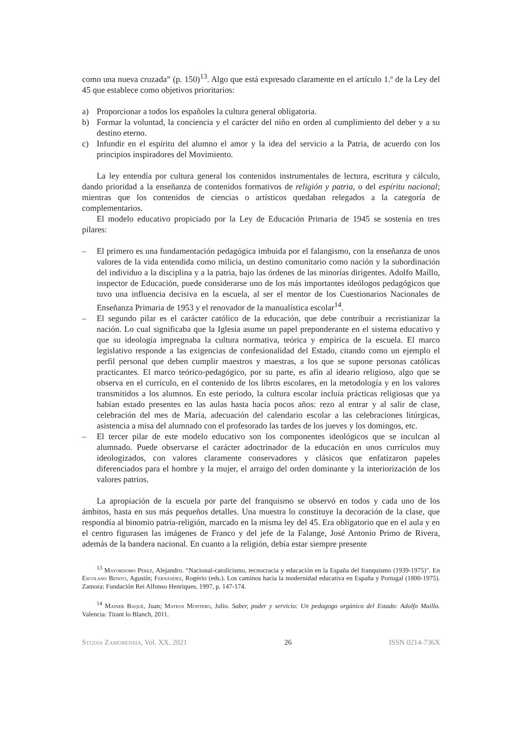como una nueva cruzada” (p. 150)<sup>13</sup>. Algo que está expresado claramente en el artículo 1.º de la Ley del 45 que establece como objetivos prioritarios:
a) Proporcionar a todos los españoles la cultura general obligatoria.
b) Formar la voluntad, la conciencia y el carácter del niño en orden al cumplimiento del deber y a su destino eterno.
c) Infundir en el espíritu del alumno el amor y la idea del servicio a la Patria, de acuerdo con los principios inspiradores del Movimiento.
La ley entendía por cultura general los contenidos instrumentales de lectura, escritura y cálculo, dando prioridad a la enseñanza de contenidos formativos de religión y patria, o del espíritu nacional; mientras que los contenidos de ciencias o artísticos quedaban relegados a la categoría de complementarios.
El modelo educativo propiciado por la Ley de Educación Primaria de 1945 se sostenía en tres pilares:
– El primero es una fundamentación pedagógica imbuida por el falangismo, con la enseñanza de unos valores de la vida entendida como milicia, un destino comunitario como nación y la subordinación del individuo a la disciplina y a la patria, bajo las órdenes de las minorías dirigentes. Adolfo Maíllo, inspector de Educación, puede considerarse uno de los más importantes ideólogos pedagógicos que tuvo una influencia decisiva en la escuela, al ser el mentor de los Cuestionarios Nacionales de Enseñanza Primaria de 1953 y el renovador de la manualística escolar<sup>14</sup>.
– El segundo pilar es el carácter católico de la educación, que debe contribuir a recristianizar la nación. Lo cual significaba que la Iglesia asume un papel preponderante en el sistema educativo y que su ideología impregnaba la cultura normativa, teórica y empírica de la escuela. El marco legislativo responde a las exigencias de confesionalidad del Estado, citando como un ejemplo el perfil personal que deben cumplir maestros y maestras, a los que se supone personas católicas practicantes. El marco teórico-pedagógico, por su parte, es afín al ideario religioso, algo que se observa en el currículo, en el contenido de los libros escolares, en la metodología y en los valores transmitidos a los alumnos. En este periodo, la cultura escolar incluía prácticas religiosas que ya habían estado presentes en las aulas hasta hacía pocos años: rezo al entrar y al salir de clase, celebración del mes de María, adecuación del calendario escolar a las celebraciones litúrgicas, asistencia a misa del alumnado con el profesorado las tardes de los jueves y los domingos, etc.
– El tercer pilar de este modelo educativo son los componentes ideológicos que se inculcan al alumnado. Puede observarse el carácter adoctrinador de la educación en unos currículos muy ideologizados, con valores claramente conservadores y clásicos que enfatizaron papeles diferenciados para el hombre y la mujer, el arraigo del orden dominante y la interiorización de los valores patrios.
La apropiación de la escuela por parte del franquismo se observó en todos y cada uno de los ámbitos, hasta en sus más pequeños detalles. Una muestra lo constituye la decoración de la clase, que respondía al binomio patria-religión, marcado en la misma ley del 45. Era obligatorio que en el aula y en el centro figurasen las imágenes de Franco y del jefe de la Falange, José Antonio Primo de Rivera, además de la bandera nacional. En cuanto a la religión, debía estar siempre presente
<sup>13</sup> Mayordomo Pérez, Alejandro. “Nacional-catolicismo, tecnocracia y educación en la España del franquismo (1939-1975)". En Escolano Benito, Agustín; Fernández, Rogério (eds.). Los caminos hacia la modernidad educativa en España y Portugal (1800-1975). Zamora: Fundación Rei Alfonso Henriques, 1997, p. 147-174.
<sup>14</sup> Mainer Baqué, Juan; Mateos Montero, Julio. Saber, poder y servicio: Un pedagogo orgánico del Estado: Adolfo Maillo. Valencia: Tirant lo Blanch, 2011.
Studia Zamorensia, Vol. XX, 2021 26 ISSN 0214-736X